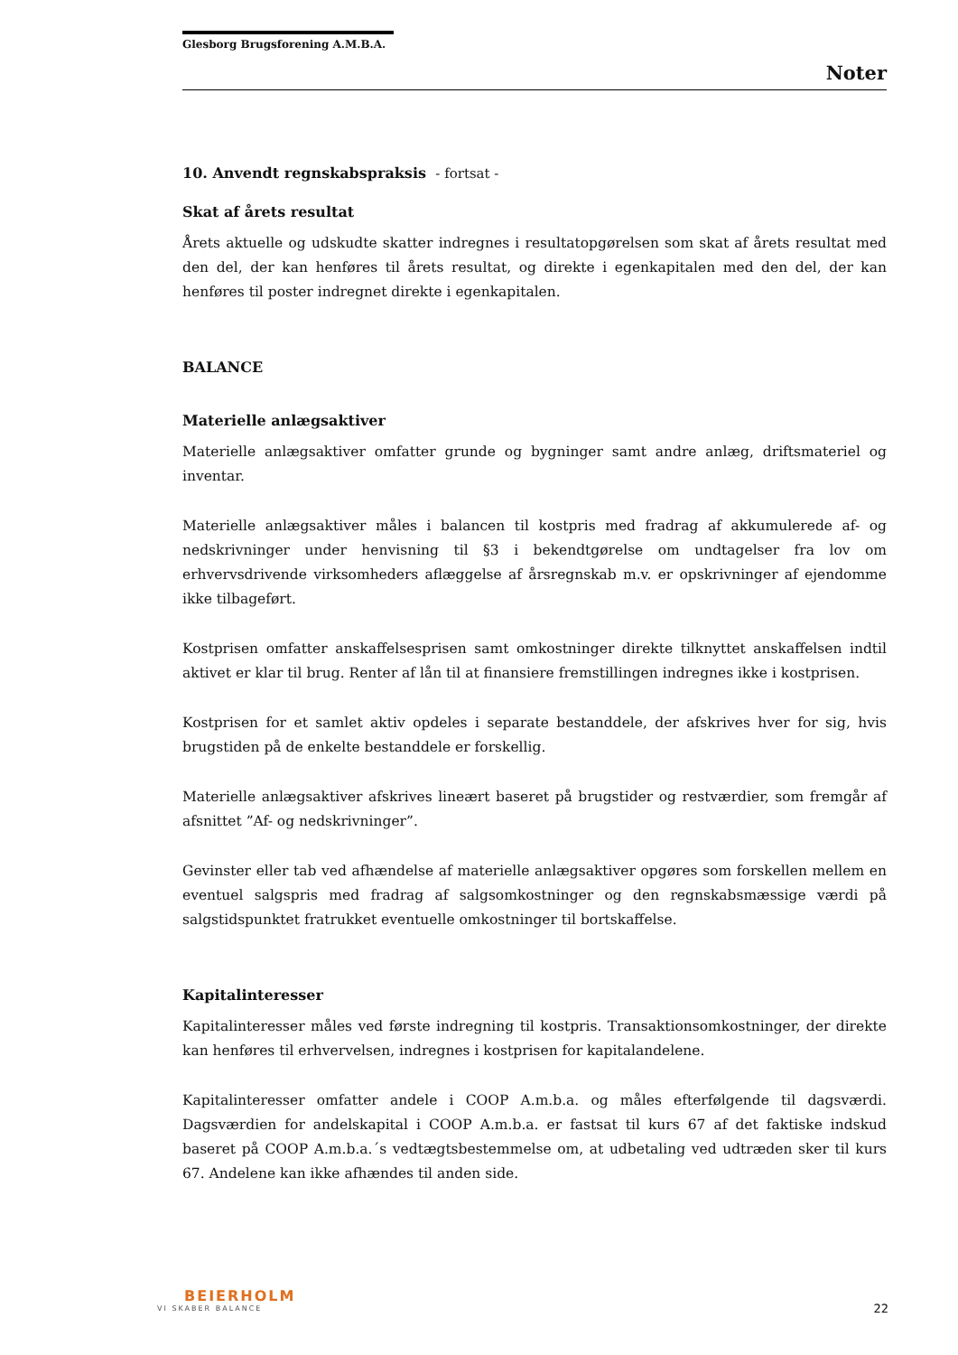Glesborg Brugsforening A.M.B.A.
Noter
10. Anvendt regnskabspraksis - fortsat -
Skat af årets resultat
Årets aktuelle og udskudte skatter indregnes i resultatopgørelsen som skat af årets resultat med den del, der kan henføres til årets resultat, og direkte i egenkapitalen med den del, der kan henføres til poster indregnet direkte i egenkapitalen.
BALANCE
Materielle anlægsaktiver
Materielle anlægsaktiver omfatter grunde og bygninger samt andre anlæg, driftsmateriel og inventar.
Materielle anlægsaktiver måles i balancen til kostpris med fradrag af akkumulerede af- og nedskrivninger under henvisning til §3 i bekendtgørelse om undtagelser fra lov om erhvervsdrivende virksomheders aflæggelse af årsregnskab m.v. er opskrivninger af ejendomme ikke tilbageført.
Kostprisen omfatter anskaffelsesprisen samt omkostninger direkte tilknyttet anskaffelsen indtil aktivet er klar til brug. Renter af lån til at finansiere fremstillingen indregnes ikke i kostprisen.
Kostprisen for et samlet aktiv opdeles i separate bestanddele, der afskrives hver for sig, hvis brugstiden på de enkelte bestanddele er forskellig.
Materielle anlægsaktiver afskrives lineært baseret på brugstider og restværdier, som fremgår af afsnittet ”Af- og nedskrivninger”.
Gevinster eller tab ved afhændelse af materielle anlægsaktiver opgøres som forskellen mellem en eventuel salgspris med fradrag af salgsomkostninger og den regnskabsmæssige værdi på salgstidspunktet fratrukket eventuelle omkostninger til bortskaffelse.
Kapitalinteresser
Kapitalinteresser måles ved første indregning til kostpris. Transaktionsomkostninger, der direkte kan henføres til erhvervelsen, indregnes i kostprisen for kapitalandelene.
Kapitalinteresser omfatter andele i COOP A.m.b.a. og måles efterfølgende til dagsværdi. Dagsværdien for andelskapital i COOP A.m.b.a. er fastsat til kurs 67 af det faktiske indskud baseret på COOP A.m.b.a.´s vedtægtsbestemmelse om, at udbetaling ved udtræden sker til kurs 67. Andelene kan ikke afhændes til anden side.
BEIERHOLM
VI SKABER BALANCE
22